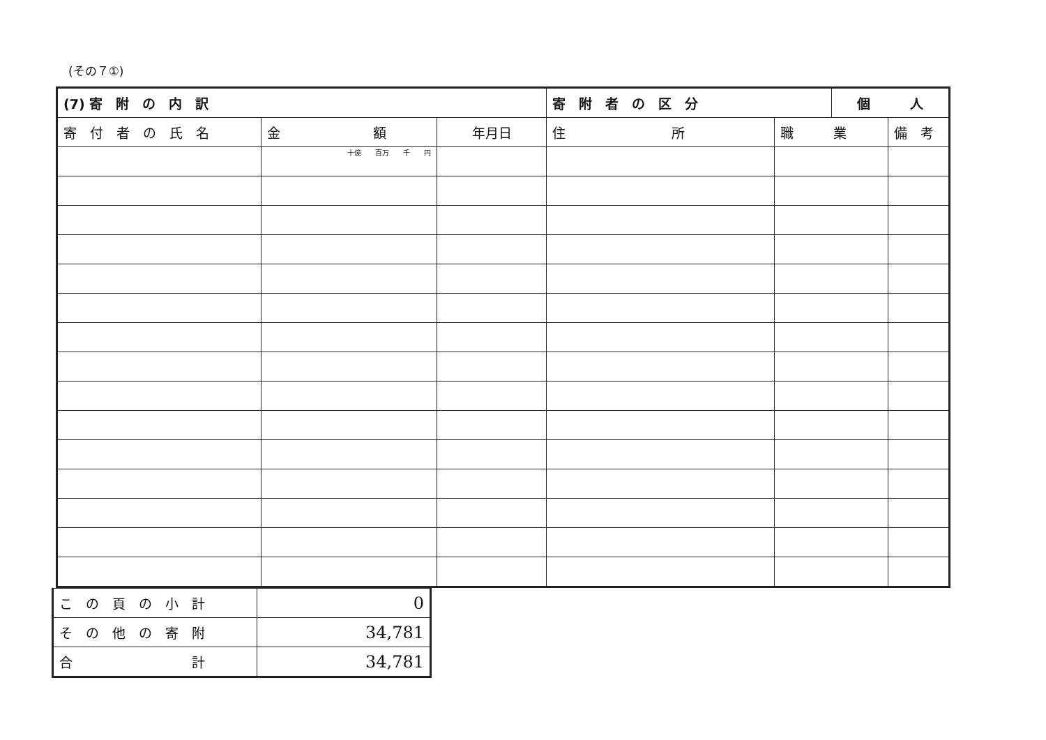(その７①)
| (7) 寄 附 の 内 訳 | | | 寄 附 者 の 区 分 | | 個 人 | |
| 寄 付 者 の 氏 名 | 金 額 | 年月日 | 住 所 | 職 業 | | 備 考 |
| | 十億 百万 千 円 | | | | | |
| こ の 頁 の 小 計 | 0 |
| そ の 他 の 寄 附 | 34,781 |
| 合 計 | 34,781 |